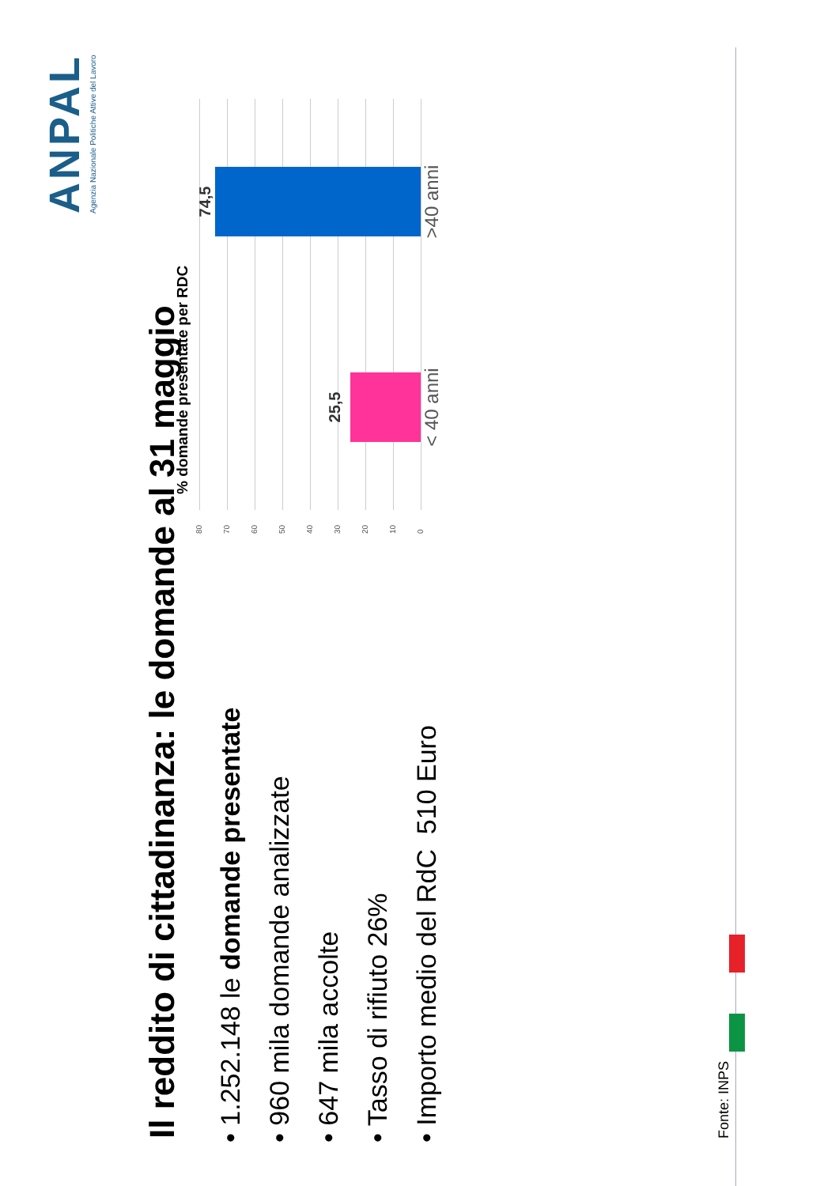Il reddito di cittadinanza: le domande al 31 maggio
ANPAL
Agenzia Nazionale Politiche Attive del Lavoro
• 1.252.148 le domande presentate
• 960 mila domande analizzate
• 647 mila accolte
• Tasso di rifiuto 26%
• Importo medio del RdC 510 Euro
% domande presentate per RDC
80
70
60
50
40
30
20
10
0
25,5
74,5
< 40 anni >40 anni
Fonte: INPS